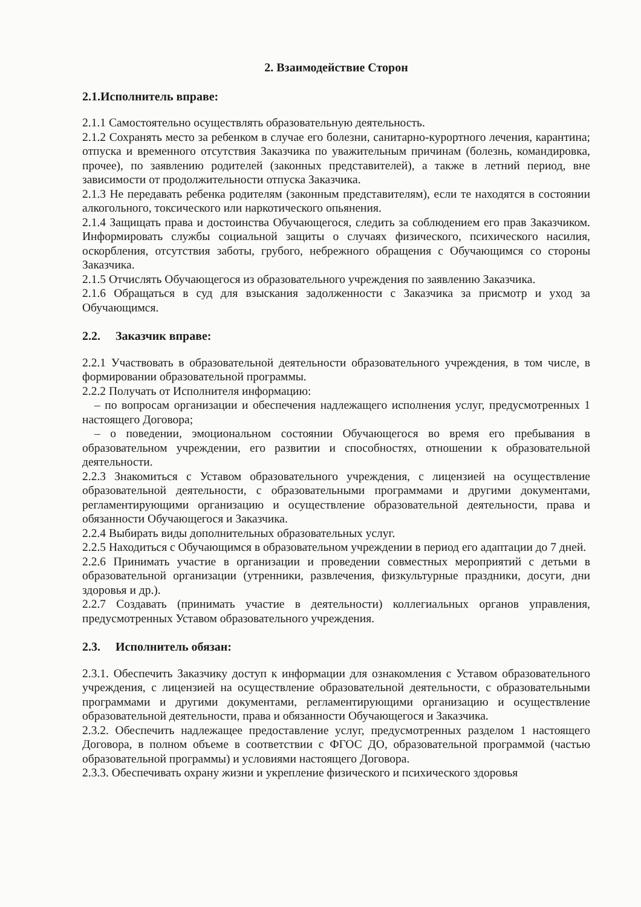2. Взаимодействие Сторон
2.1.Исполнитель вправе:
2.1.1 Самостоятельно осуществлять образовательную деятельность.
2.1.2 Сохранять место за ребенком в случае его болезни, санитарно-курортного лечения, карантина; отпуска и временного отсутствия Заказчика по уважительным причинам (болезнь, командировка, прочее), по заявлению родителей (законных представителей), а также в летний период, вне зависимости от продолжительности отпуска Заказчика.
2.1.3 Не передавать ребенка родителям (законным представителям), если те находятся в состоянии алкогольного, токсического или наркотического опьянения.
2.1.4 Защищать права и достоинства Обучающегося, следить за соблюдением его прав Заказчиком. Информировать службы социальной защиты о случаях физического, психического насилия, оскорбления, отсутствия заботы, грубого, небрежного обращения с Обучающимся со стороны Заказчика.
2.1.5 Отчислять Обучающегося из образовательного учреждения по заявлению Заказчика.
2.1.6 Обращаться в суд для взыскания задолженности с Заказчика за присмотр и уход за Обучающимся.
2.2. Заказчик вправе:
2.2.1 Участвовать в образовательной деятельности образовательного учреждения, в том числе, в формировании образовательной программы.
2.2.2 Получать от Исполнителя информацию:
– по вопросам организации и обеспечения надлежащего исполнения услуг, предусмотренных 1 настоящего Договора;
– о поведении, эмоциональном состоянии Обучающегося во время его пребывания в образовательном учреждении, его развитии и способностях, отношении к образовательной деятельности.
2.2.3 Знакомиться с Уставом образовательного учреждения, с лицензией на осуществление образовательной деятельности, с образовательными программами и другими документами, регламентирующими организацию и осуществление образовательной деятельности, права и обязанности Обучающегося и Заказчика.
2.2.4 Выбирать виды дополнительных образовательных услуг.
2.2.5 Находиться с Обучающимся в образовательном учреждении в период его адаптации до 7 дней.
2.2.6 Принимать участие в организации и проведении совместных мероприятий с детьми в образовательной организации (утренники, развлечения, физкультурные праздники, досуги, дни здоровья и др.).
2.2.7 Создавать (принимать участие в деятельности) коллегиальных органов управления, предусмотренных Уставом образовательного учреждения.
2.3. Исполнитель обязан:
2.3.1. Обеспечить Заказчику доступ к информации для ознакомления с Уставом образовательного учреждения, с лицензией на осуществление образовательной деятельности, с образовательными программами и другими документами, регламентирующими организацию и осуществление образовательной деятельности, права и обязанности Обучающегося и Заказчика.
2.3.2. Обеспечить надлежащее предоставление услуг, предусмотренных разделом 1 настоящего Договора, в полном объеме в соответствии с ФГОС ДО, образовательной программой (частью образовательной программы) и условиями настоящего Договора.
2.3.3. Обеспечивать охрану жизни и укрепление физического и психического здоровья